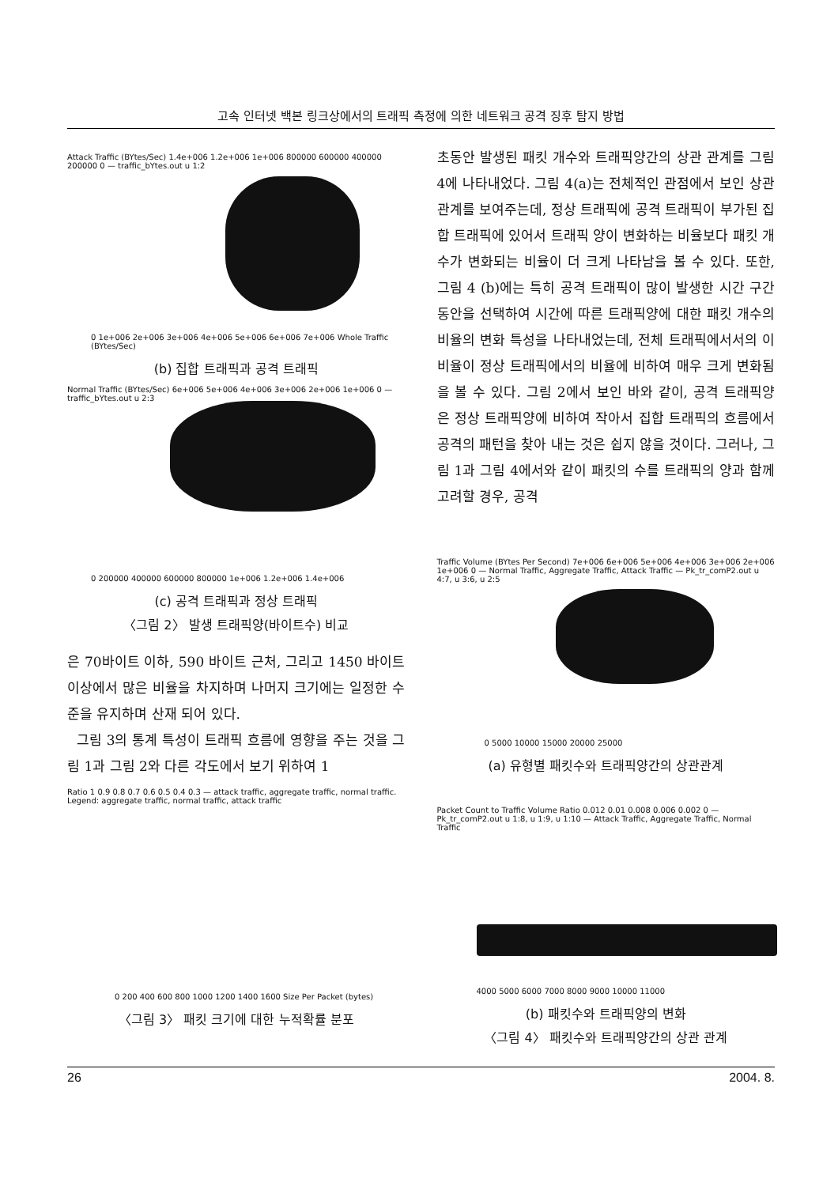고속 인터넷 백본 링크상에서의 트래픽 측정에 의한 네트워크 공격 징후 탐지 방법
Attack Traffic (BYtes/Sec) 1.4e+006 1.2e+006 1e+006 800000 600000 400000 200000 0 — traffic_bYtes.out u 1:2
0 1e+006 2e+006 3e+006 4e+006 5e+006 6e+006 7e+006 Whole Traffic (BYtes/Sec)
(b) 집합 트래픽과 공격 트래픽
Normal Traffic (BYtes/Sec) 6e+006 5e+006 4e+006 3e+006 2e+006 1e+006 0 — traffic_bYtes.out u 2:3
0 200000 400000 600000 800000 1e+006 1.2e+006 1.4e+006
(c) 공격 트래픽과 정상 트래픽
〈그림 2〉 발생 트래픽양(바이트수) 비교
은 70바이트 이하, 590 바이트 근처, 그리고 1450 바이트 이상에서 많은 비율을 차지하며 나머지 크기에는 일정한 수준을 유지하며 산재 되어 있다.
그림 3의 통계 특성이 트래픽 흐름에 영향을 주는 것을 그림 1과 그림 2와 다른 각도에서 보기 위하여 1
Ratio 1 0.9 0.8 0.7 0.6 0.5 0.4 0.3 — attack traffic, aggregate traffic, normal traffic. Legend: aggregate traffic, normal traffic, attack traffic
0 200 400 600 800 1000 1200 1400 1600 Size Per Packet (bytes)
〈그림 3〉 패킷 크기에 대한 누적확률 분포
초동안 발생된 패킷 개수와 트래픽양간의 상관 관계를 그림 4에 나타내었다. 그림 4(a)는 전체적인 관점에서 보인 상관관계를 보여주는데, 정상 트래픽에 공격 트래픽이 부가된 집합 트래픽에 있어서 트래픽 양이 변화하는 비율보다 패킷 개수가 변화되는 비율이 더 크게 나타남을 볼 수 있다. 또한, 그림 4 (b)에는 특히 공격 트래픽이 많이 발생한 시간 구간동안을 선택하여 시간에 따른 트래픽양에 대한 패킷 개수의 비율의 변화 특성을 나타내었는데, 전체 트래픽에서서의 이 비율이 정상 트래픽에서의 비율에 비하여 매우 크게 변화됨을 볼 수 있다. 그림 2에서 보인 바와 같이, 공격 트래픽양은 정상 트래픽양에 비하여 작아서 집합 트래픽의 흐름에서 공격의 패턴을 찾아 내는 것은 쉽지 않을 것이다. 그러나, 그림 1과 그림 4에서와 같이 패킷의 수를 트래픽의 양과 함께 고려할 경우, 공격
Traffic Volume (BYtes Per Second) 7e+006 6e+006 5e+006 4e+006 3e+006 2e+006 1e+006 0 — Normal Traffic, Aggregate Traffic, Attack Traffic — Pk_tr_comP2.out u 4:7, u 3:6, u 2:5
0 5000 10000 15000 20000 25000
(a) 유형별 패킷수와 트래픽양간의 상관관계
Packet Count to Traffic Volume Ratio 0.012 0.01 0.008 0.006 0.002 0 — Pk_tr_comP2.out u 1:8, u 1:9, u 1:10 — Attack Traffic, Aggregate Traffic, Normal Traffic
4000 5000 6000 7000 8000 9000 10000 11000
(b) 패킷수와 트래픽양의 변화
〈그림 4〉 패킷수와 트래픽양간의 상관 관계
26 2004. 8.